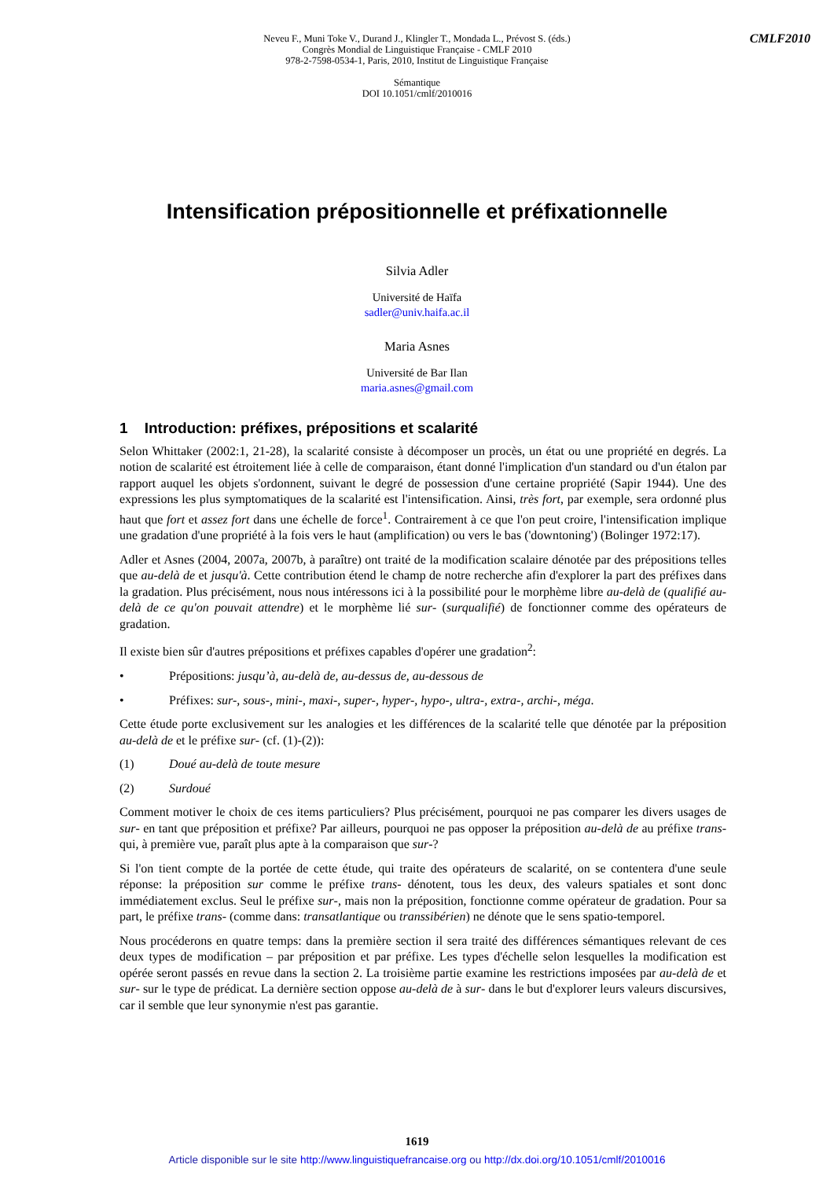CMLF2010
Neveu F., Muni Toke V., Durand J., Klingler T., Mondada L., Prévost S. (éds.)
Congrès Mondial de Linguistique Française - CMLF 2010
978-2-7598-0534-1, Paris, 2010, Institut de Linguistique Française
Sémantique
DOI 10.1051/cmlf/2010016
Intensification prépositionnelle et préfixationnelle
Silvia Adler
Université de Haïfa
sadler@univ.haifa.ac.il
Maria Asnes
Université de Bar Ilan
maria.asnes@gmail.com
1 Introduction: préfixes, prépositions et scalarité
Selon Whittaker (2002:1, 21-28), la scalarité consiste à décomposer un procès, un état ou une propriété en degrés. La notion de scalarité est étroitement liée à celle de comparaison, étant donné l'implication d'un standard ou d'un étalon par rapport auquel les objets s'ordonnent, suivant le degré de possession d'une certaine propriété (Sapir 1944). Une des expressions les plus symptomatiques de la scalarité est l'intensification. Ainsi, très fort, par exemple, sera ordonné plus haut que fort et assez fort dans une échelle de force<sup>1</sup>. Contrairement à ce que l'on peut croire, l'intensification implique une gradation d'une propriété à la fois vers le haut (amplification) ou vers le bas ('downtoning') (Bolinger 1972:17).
Adler et Asnes (2004, 2007a, 2007b, à paraître) ont traité de la modification scalaire dénotée par des prépositions telles que au-delà de et jusqu'à. Cette contribution étend le champ de notre recherche afin d'explorer la part des préfixes dans la gradation. Plus précisément, nous nous intéressons ici à la possibilité pour le morphème libre au-delà de (qualifié au-delà de ce qu'on pouvait attendre) et le morphème lié sur- (surqualifié) de fonctionner comme des opérateurs de gradation.
Il existe bien sûr d'autres prépositions et préfixes capables d'opérer une gradation<sup>2</sup>:
• Prépositions: jusqu’à, au-delà de, au-dessus de, au-dessous de
• Préfixes: sur-, sous-, mini-, maxi-, super-, hyper-, hypo-, ultra-, extra-, archi-, méga.
Cette étude porte exclusivement sur les analogies et les différences de la scalarité telle que dénotée par la préposition au-delà de et le préfixe sur- (cf. (1)-(2)):
(1) Doué au-delà de toute mesure
(2) Surdoué
Comment motiver le choix de ces items particuliers? Plus précisément, pourquoi ne pas comparer les divers usages de sur- en tant que préposition et préfixe? Par ailleurs, pourquoi ne pas opposer la préposition au-delà de au préfixe trans- qui, à première vue, paraît plus apte à la comparaison que sur-?
Si l'on tient compte de la portée de cette étude, qui traite des opérateurs de scalarité, on se contentera d'une seule réponse: la préposition sur comme le préfixe trans- dénotent, tous les deux, des valeurs spatiales et sont donc immédiatement exclus. Seul le préfixe sur-, mais non la préposition, fonctionne comme opérateur de gradation. Pour sa part, le préfixe trans- (comme dans: transatlantique ou transsibérien) ne dénote que le sens spatio-temporel.
Nous procéderons en quatre temps: dans la première section il sera traité des différences sémantiques relevant de ces deux types de modification – par préposition et par préfixe. Les types d'échelle selon lesquelles la modification est opérée seront passés en revue dans la section 2. La troisième partie examine les restrictions imposées par au-delà de et sur- sur le type de prédicat. La dernière section oppose au-delà de à sur- dans le but d'explorer leurs valeurs discursives, car il semble que leur synonymie n'est pas garantie.
1619
Article disponible sur le site http://www.linguistiquefrancaise.org ou http://dx.doi.org/10.1051/cmlf/2010016